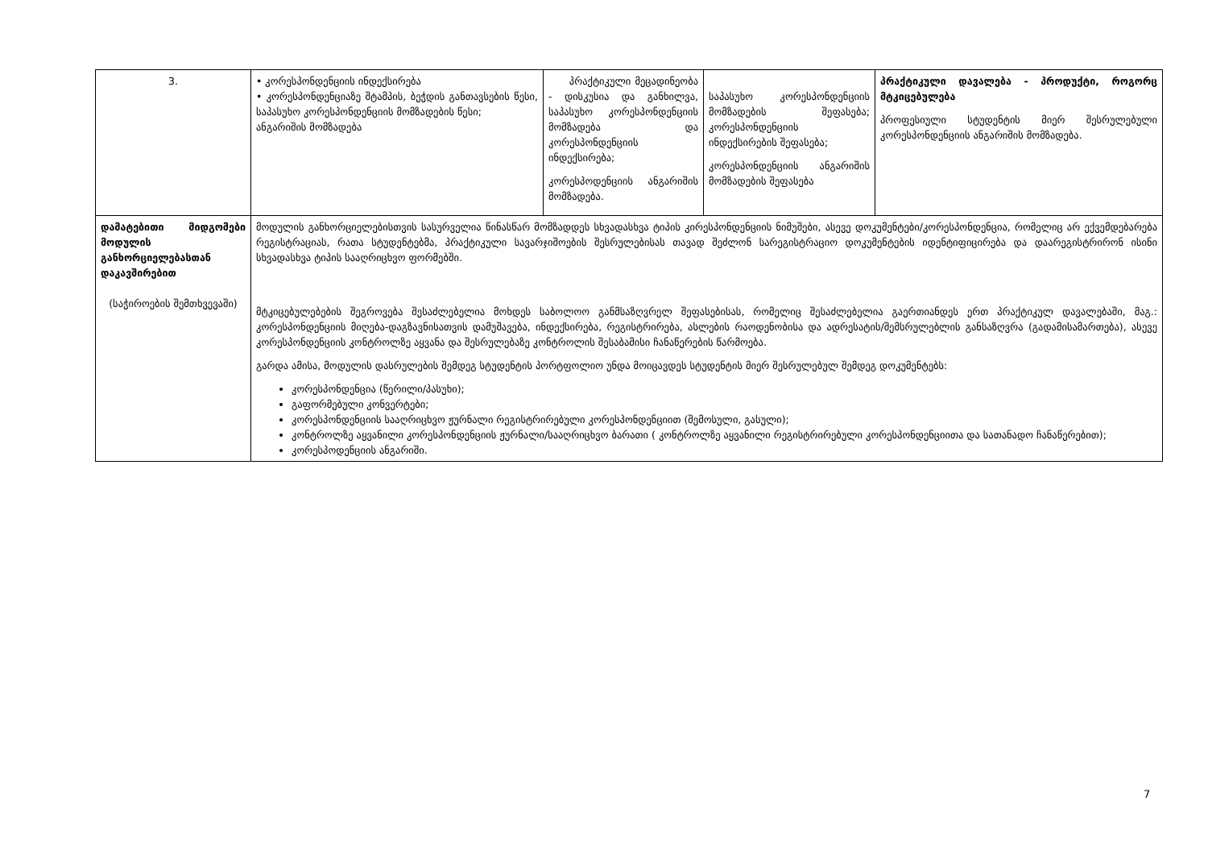| 3. | • კორესპონდენციის ინდექსირება • კორესპონდენციაზე შტამპის, ბეჭდის განთავსების წესი, საპასუხო კორესპონდენციის მომზადების წესი; ანგარიშის მომზადება | პრაქტიკული მეცადინეობა - დისკუსია და განხილვა, საპასუხო კორესპონდენციის მომზადება და კორესპონდენციის ინდექსირება; კორესპოდენციის ანგარიშის მომზადება. | საპასუხო კორესპონდენციის მომზადების შეფასება; კორესპონდენციის ინდექსირების შეფასება; კორესპონდენციის ანგარიშის მომზადების შეფასება | პრაქტიკული დავალება - პროდუქტი, როგორც მტკიცებულება პროფესიული სტუდენტის მიერ შესრულებული კორესპონდენციის ანგარიშის მომზადება. |
| დამატებითი მიდგომები მოდულის განხორციელებასთან დაკავშირებით (საჭიროების შემთხვევაში) | მოდულის განხორციელებისთვის სასურველია წინასწარ მომზადდეს სხვადასხვა ტიპის კირესპონდენციის ნიმუშები, ასევე დოკუმენტები/კორესპონდენცია, რომელიც არ ექვემდებარება რეგისტრაციას, რათა სტუდენტებმა, პრაქტიკული სავარჯიშოების შესრულებისას თავად შეძლონ სარეგისტრაციო დოკუმენტების იდენტიფიცირება და დაარეგისტრირონ ისინი სხვადასხვა ტიპის სააღრიცხვო ფორმებში. მტკიცებულებების შეგროვება შესაძლებელია მოხდეს საბოლოო განმსაზღვრელ შეფასებისას, რომელიც შესაძლებელია გაერთიანდეს ერთ პრაქტიკულ დავალებაში, მაგ.: კორესპონდენციის მიღება-დაგზავნისათვის დამუშავება, ინდექსირება, რეგისტრირება, ასლების რაოდენობისა და ადრესატის/შემსრულებლის განსაზღვრა (გადამისამართება), ასევე კორესპონდენციის კონტროლზე აყვანა და შესრულებაზე კონტროლის შესაბამისი ჩანაწერების წარმოება. გარდა ამისა, მოდულის დასრულების შემდეგ სტუდენტის პორტფოლიო უნდა მოიცავდეს სტუდენტის მიერ შესრულებულ შემდეგ დოკუმენტებს: კორესპონდენცია (წერილი/პასუხი); გაფორმებული კონვერტები; კორესპონდენციის სააღრიცხვო ჟურნალი რეგისტრირებული კორესპონდენციით (შემოსული, გასული); კონტროლზე აყვანილი კორესპონდენციის ჟურნალი/სააღრიცხვო ბარათი ( კონტროლზე აყვანილი რეგისტრირებული კორესპონდენციითა და სათანადო ჩანაწერებით); კორესპოდენციის ანგარიში. | | | |
7